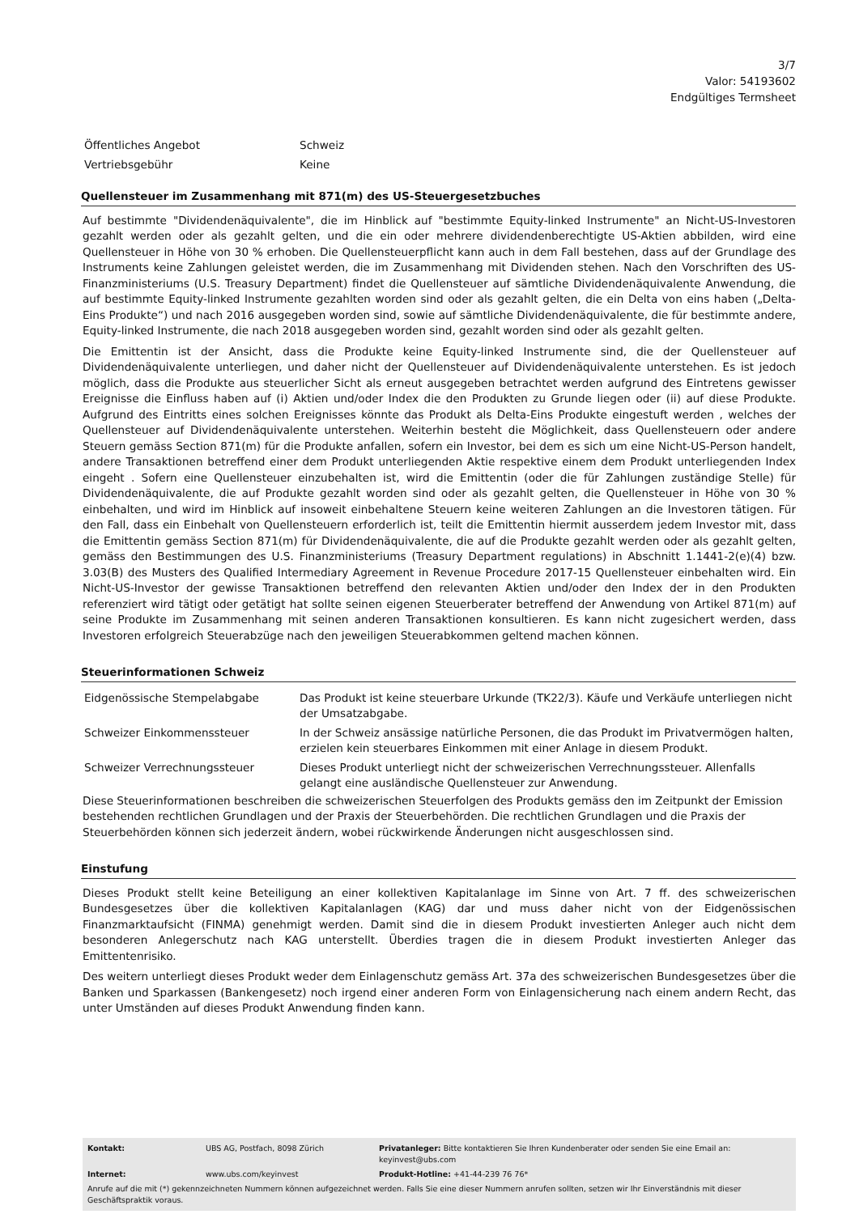3/7
Valor: 54193602
Endgültiges Termsheet
| Öffentliches Angebot | Schweiz |
| Vertriebsgebühr | Keine |
Quellensteuer im Zusammenhang mit 871(m) des US-Steuergesetzbuches
Auf bestimmte "Dividendenäquivalente", die im Hinblick auf "bestimmte Equity-linked Instrumente" an Nicht-US-Investoren gezahlt werden oder als gezahlt gelten, und die ein oder mehrere dividendenberechtigte US-Aktien abbilden, wird eine Quellensteuer in Höhe von 30 % erhoben. Die Quellensteuerpflicht kann auch in dem Fall bestehen, dass auf der Grundlage des Instruments keine Zahlungen geleistet werden, die im Zusammenhang mit Dividenden stehen. Nach den Vorschriften des US-Finanzministeriums (U.S. Treasury Department) findet die Quellensteuer auf sämtliche Dividendenäquivalente Anwendung, die auf bestimmte Equity-linked Instrumente gezahlten worden sind oder als gezahlt gelten, die ein Delta von eins haben („Delta-Eins Produkte“) und nach 2016 ausgegeben worden sind, sowie auf sämtliche Dividendenäquivalente, die für bestimmte andere, Equity-linked Instrumente, die nach 2018 ausgegeben worden sind, gezahlt worden sind oder als gezahlt gelten.
Die Emittentin ist der Ansicht, dass die Produkte keine Equity-linked Instrumente sind, die der Quellensteuer auf Dividendenäquivalente unterliegen, und daher nicht der Quellensteuer auf Dividendenäquivalente unterstehen. Es ist jedoch möglich, dass die Produkte aus steuerlicher Sicht als erneut ausgegeben betrachtet werden aufgrund des Eintretens gewisser Ereignisse die Einfluss haben auf (i) Aktien und/oder Index die den Produkten zu Grunde liegen oder (ii) auf diese Produkte. Aufgrund des Eintritts eines solchen Ereignisses könnte das Produkt als Delta-Eins Produkte eingestuft werden , welches der Quellensteuer auf Dividendenäquivalente unterstehen. Weiterhin besteht die Möglichkeit, dass Quellensteuern oder andere Steuern gemäss Section 871(m) für die Produkte anfallen, sofern ein Investor, bei dem es sich um eine Nicht-US-Person handelt, andere Transaktionen betreffend einer dem Produkt unterliegenden Aktie respektive einem dem Produkt unterliegenden Index eingeht . Sofern eine Quellensteuer einzubehalten ist, wird die Emittentin (oder die für Zahlungen zuständige Stelle) für Dividendenäquivalente, die auf Produkte gezahlt worden sind oder als gezahlt gelten, die Quellensteuer in Höhe von 30 % einbehalten, und wird im Hinblick auf insoweit einbehaltene Steuern keine weiteren Zahlungen an die Investoren tätigen. Für den Fall, dass ein Einbehalt von Quellensteuern erforderlich ist, teilt die Emittentin hiermit ausserdem jedem Investor mit, dass die Emittentin gemäss Section 871(m) für Dividendenäquivalente, die auf die Produkte gezahlt werden oder als gezahlt gelten, gemäss den Bestimmungen des U.S. Finanzministeriums (Treasury Department regulations) in Abschnitt 1.1441-2(e)(4) bzw. 3.03(B) des Musters des Qualified Intermediary Agreement in Revenue Procedure 2017-15 Quellensteuer einbehalten wird. Ein Nicht-US-Investor der gewisse Transaktionen betreffend den relevanten Aktien und/oder den Index der in den Produkten referenziert wird tätigt oder getätigt hat sollte seinen eigenen Steuerberater betreffend der Anwendung von Artikel 871(m) auf seine Produkte im Zusammenhang mit seinen anderen Transaktionen konsultieren. Es kann nicht zugesichert werden, dass Investoren erfolgreich Steuerabzüge nach den jeweiligen Steuerabkommen geltend machen können.
Steuerinformationen Schweiz
| Eidgenössische Stempelabgabe | Das Produkt ist keine steuerbare Urkunde (TK22/3). Käufe und Verkäufe unterliegen nicht der Umsatzabgabe. |
| Schweizer Einkommenssteuer | In der Schweiz ansässige natürliche Personen, die das Produkt im Privatvermögen halten, erzielen kein steuerbares Einkommen mit einer Anlage in diesem Produkt. |
| Schweizer Verrechnungssteuer | Dieses Produkt unterliegt nicht der schweizerischen Verrechnungssteuer. Allenfalls gelangt eine ausländische Quellensteuer zur Anwendung. |
Diese Steuerinformationen beschreiben die schweizerischen Steuerfolgen des Produkts gemäss den im Zeitpunkt der Emission bestehenden rechtlichen Grundlagen und der Praxis der Steuerbehörden. Die rechtlichen Grundlagen und die Praxis der Steuerbehörden können sich jederzeit ändern, wobei rückwirkende Änderungen nicht ausgeschlossen sind.
Einstufung
Dieses Produkt stellt keine Beteiligung an einer kollektiven Kapitalanlage im Sinne von Art. 7 ff. des schweizerischen Bundesgesetzes über die kollektiven Kapitalanlagen (KAG) dar und muss daher nicht von der Eidgenössischen Finanzmarktaufsicht (FINMA) genehmigt werden. Damit sind die in diesem Produkt investierten Anleger auch nicht dem besonderen Anlegerschutz nach KAG unterstellt. Überdies tragen die in diesem Produkt investierten Anleger das Emittentenrisiko.
Des weitern unterliegt dieses Produkt weder dem Einlagenschutz gemäss Art. 37a des schweizerischen Bundesgesetzes über die Banken und Sparkassen (Bankengesetz) noch irgend einer anderen Form von Einlagensicherung nach einem andern Recht, das unter Umständen auf dieses Produkt Anwendung finden kann.
| Kontakt: | UBS AG, Postfach, 8098 Zürich | Privatanleger: Bitte kontaktieren Sie Ihren Kundenberater oder senden Sie eine Email an: keyinvest@ubs.com |
| Internet: | www.ubs.com/keyinvest | Produkt-Hotline: +41-44-239 76 76* |
Anrufe auf die mit (*) gekennzeichneten Nummern können aufgezeichnet werden. Falls Sie eine dieser Nummern anrufen sollten, setzen wir Ihr Einverständnis mit dieser Geschäftspraktik voraus.